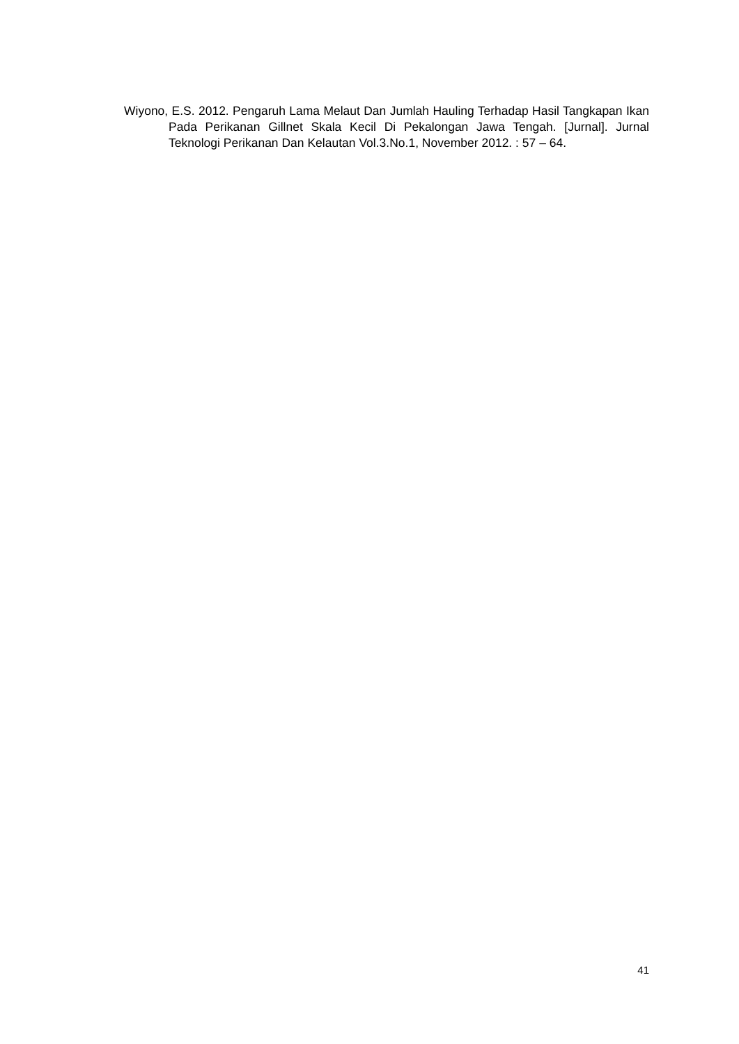Wiyono, E.S. 2012. Pengaruh Lama Melaut Dan Jumlah Hauling Terhadap Hasil Tangkapan Ikan Pada Perikanan Gillnet Skala Kecil Di Pekalongan Jawa Tengah. [Jurnal]. Jurnal Teknologi Perikanan Dan Kelautan Vol.3.No.1, November 2012. : 57 – 64.
41